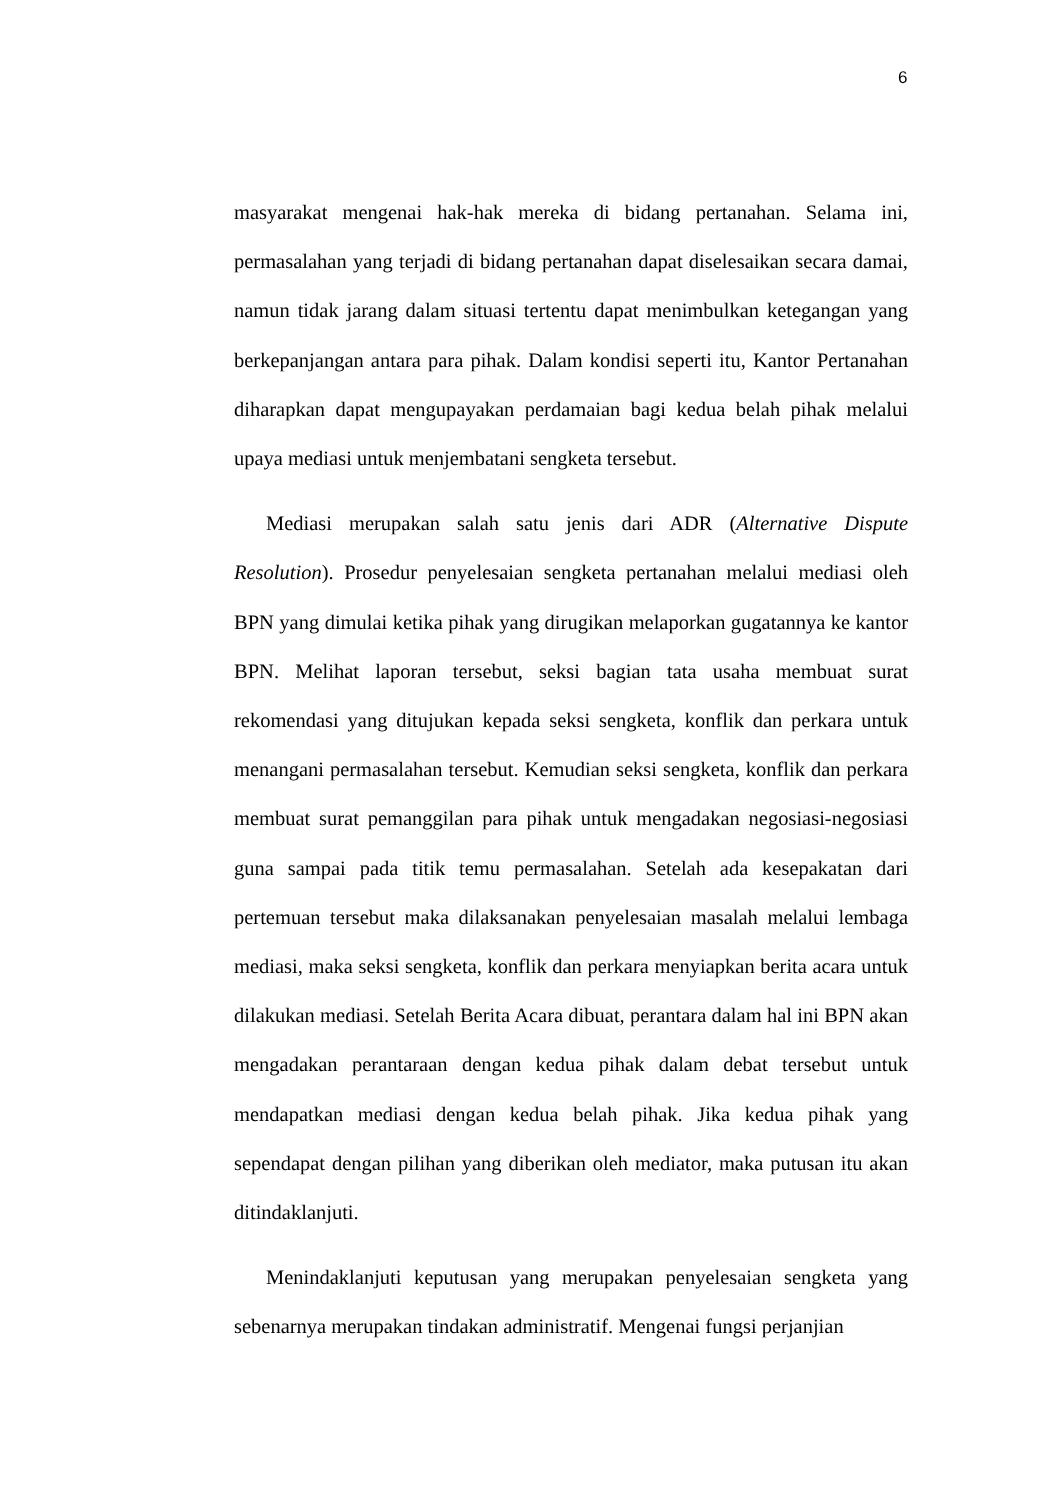6
masyarakat mengenai hak-hak mereka di bidang pertanahan. Selama ini, permasalahan yang terjadi di bidang pertanahan dapat diselesaikan secara damai, namun tidak jarang dalam situasi tertentu dapat menimbulkan ketegangan yang berkepanjangan antara para pihak. Dalam kondisi seperti itu, Kantor Pertanahan diharapkan dapat mengupayakan perdamaian bagi kedua belah pihak melalui upaya mediasi untuk menjembatani sengketa tersebut.
Mediasi merupakan salah satu jenis dari ADR (Alternative Dispute Resolution). Prosedur penyelesaian sengketa pertanahan melalui mediasi oleh BPN yang dimulai ketika pihak yang dirugikan melaporkan gugatannya ke kantor BPN. Melihat laporan tersebut, seksi bagian tata usaha membuat surat rekomendasi yang ditujukan kepada seksi sengketa, konflik dan perkara untuk menangani permasalahan tersebut. Kemudian seksi sengketa, konflik dan perkara membuat surat pemanggilan para pihak untuk mengadakan negosiasi-negosiasi guna sampai pada titik temu permasalahan. Setelah ada kesepakatan dari pertemuan tersebut maka dilaksanakan penyelesaian masalah melalui lembaga mediasi, maka seksi sengketa, konflik dan perkara menyiapkan berita acara untuk dilakukan mediasi. Setelah Berita Acara dibuat, perantara dalam hal ini BPN akan mengadakan perantaraan dengan kedua pihak dalam debat tersebut untuk mendapatkan mediasi dengan kedua belah pihak. Jika kedua pihak yang sependapat dengan pilihan yang diberikan oleh mediator, maka putusan itu akan ditindaklanjuti.
Menindaklanjuti keputusan yang merupakan penyelesaian sengketa yang sebenarnya merupakan tindakan administratif. Mengenai fungsi perjanjian